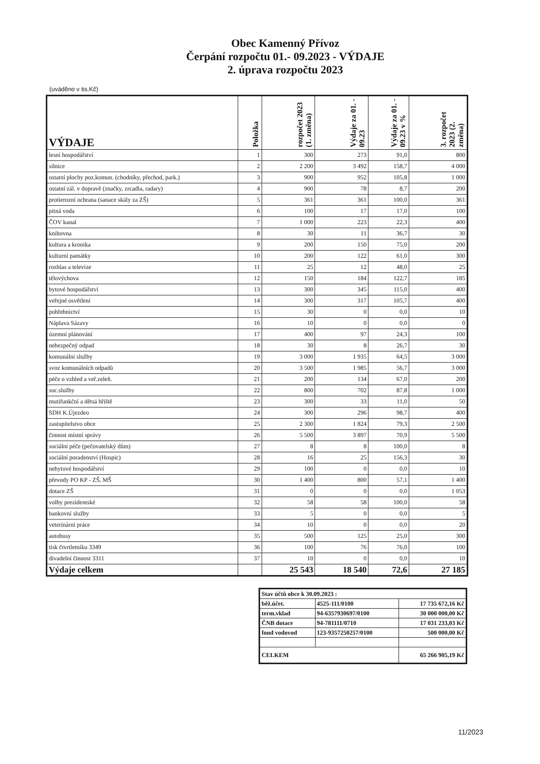Obec Kamenný Přívoz
Čerpání rozpočtu 01.- 09.2023 - VÝDAJE
2. úprava rozpočtu 2023
(uváděno v tis.Kč)
| VÝDAJE | Položka | rozpočet 2023 (1. změna) | Výdaje za 01. - 09.23 | Výdaje za 01. - 09.23 v % | 3. rozpočet 2023 (2. změna) |
| --- | --- | --- | --- | --- | --- |
| lesní hospodářství | 1 | 300 | 273 | 91,0 | 800 |
| silnice | 2 | 2 200 | 3 492 | 158,7 | 4 000 |
| ostatní plochy poz.komun. (chodníky, přechod, park.) | 3 | 900 | 952 | 105,8 | 1 000 |
| ostatní zál. v dopravě (značky, zrcadla, radary) | 4 | 900 | 78 | 8,7 | 200 |
| protierozní ochrana (sanace skály za ZŠ) | 5 | 361 | 361 | 100,0 | 361 |
| pitná voda | 6 | 100 | 17 | 17,0 | 100 |
| ČOV kanal | 7 | 1 000 | 223 | 22,3 | 400 |
| knihovna | 8 | 30 | 11 | 36,7 | 30 |
| kultura a kronika | 9 | 200 | 150 | 75,0 | 200 |
| kulturní památky | 10 | 200 | 122 | 61,0 | 300 |
| rozhlas a televize | 11 | 25 | 12 | 48,0 | 25 |
| tělovýchova | 12 | 150 | 184 | 122,7 | 185 |
| bytové hospodářství | 13 | 300 | 345 | 115,0 | 400 |
| veřejné osvětlení | 14 | 300 | 317 | 105,7 | 400 |
| pohřebnictví | 15 | 30 | 0 | 0,0 | 10 |
| Náplava Sázavy | 16 | 10 | 0 | 0,0 | 0 |
| územní plánování | 17 | 400 | 97 | 24,3 | 100 |
| nebezpečný odpad | 18 | 30 | 8 | 26,7 | 30 |
| komunální služby | 19 | 3 000 | 1 935 | 64,5 | 3 000 |
| svoz komunálních odpadů | 20 | 3 500 | 1 985 | 56,7 | 3 000 |
| péče o vzhled a veř.zeleň. | 21 | 200 | 134 | 67,0 | 200 |
| soc.služby | 22 | 800 | 702 | 87,8 | 1 000 |
| mutifunkční a dětsá hřiště | 23 | 300 | 33 | 11,0 | 50 |
| SDH K.Újezdeo | 24 | 300 | 296 | 98,7 | 400 |
| zastupitelstvo obce | 25 | 2 300 | 1 824 | 79,3 | 2 500 |
| činnost místní správy | 26 | 5 500 | 3 897 | 70,9 | 5 500 |
| sociální péče (pečovatelský dům) | 27 | 8 | 8 | 100,0 | 8 |
| sociální poradenství (Hospic) | 28 | 16 | 25 | 156,3 | 30 |
| nebytové hospodářství | 29 | 100 | 0 | 0,0 | 10 |
| převody PO KP - ZŠ, MŠ | 30 | 1 400 | 800 | 57,1 | 1 400 |
| dotace ZŠ | 31 | 0 | 0 | 0,0 | 1 053 |
| volby prezidentské | 32 | 58 | 58 | 100,0 | 58 |
| bankovní služby | 33 | 5 | 0 | 0,0 | 5 |
| veterinární práce | 34 | 10 | 0 | 0,0 | 20 |
| autobusy | 35 | 500 | 125 | 25,0 | 300 |
| tisk čtvrtletníku 3349 | 36 | 100 | 76 | 76,0 | 100 |
| divadelní činnost 3311 | 37 | 10 | 0 | 0,0 | 10 |
| Výdaje celkem | | 25 543 | 18 540 | 72,6 | 27 185 |
| Stav účtů obce k 30.09.2023 : | | |
| běž.účet. | 4525-111/0100 | 17 735 672,16 Kč |
| term.vklad | 94-6357930697/0100 | 30 000 000,00 Kč |
| ČNB dotace | 94-781111/0710 | 17 031 233,03 Kč |
| fond vodovod | 123-9357250257/0100 | 500 000,00 Kč |
| CELKEM | | 65 266 905,19 Kč |
11/2023